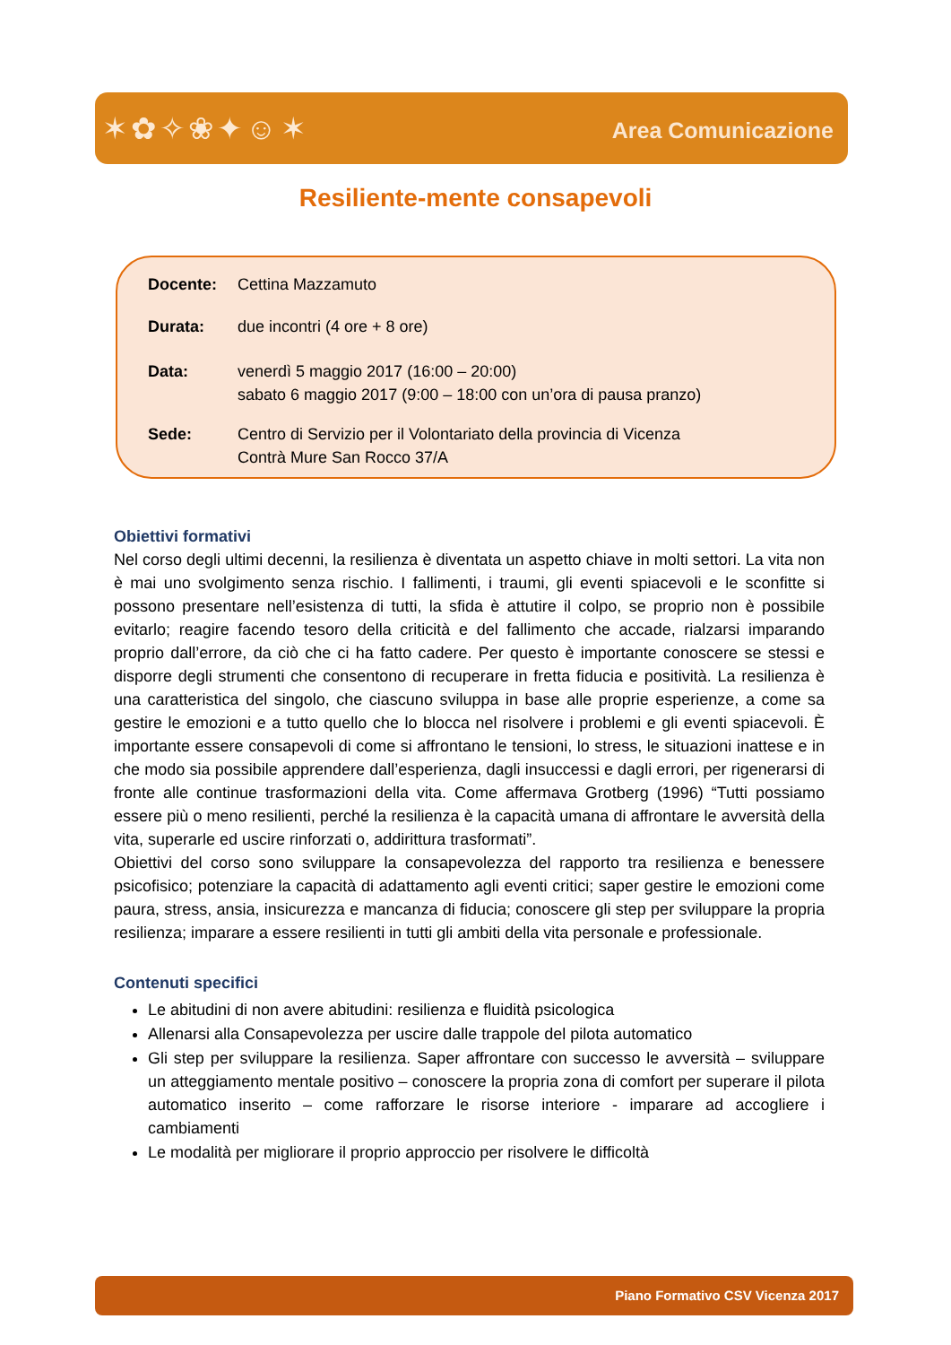✶✿✧❀✦☺✶ Area Comunicazione
Resiliente-mente consapevoli
Docente: Cettina Mazzamuto
Durata: due incontri (4 ore + 8 ore)
Data: venerdì 5 maggio 2017 (16:00 – 20:00)
sabato 6 maggio 2017 (9:00 – 18:00 con un’ora di pausa pranzo)
Sede: Centro di Servizio per il Volontariato della provincia di Vicenza
Contrà Mure San Rocco 37/A
Obiettivi formativi
Nel corso degli ultimi decenni, la resilienza è diventata un aspetto chiave in molti settori. La vita non è mai uno svolgimento senza rischio. I fallimenti, i traumi, gli eventi spiacevoli e le sconfitte si possono presentare nell’esistenza di tutti, la sfida è attutire il colpo, se proprio non è possibile evitarlo; reagire facendo tesoro della criticità e del fallimento che accade, rialzarsi imparando proprio dall’errore, da ciò che ci ha fatto cadere. Per questo è importante conoscere se stessi e disporre degli strumenti che consentono di recuperare in fretta fiducia e positività. La resilienza è una caratteristica del singolo, che ciascuno sviluppa in base alle proprie esperienze, a come sa gestire le emozioni e a tutto quello che lo blocca nel risolvere i problemi e gli eventi spiacevoli. È importante essere consapevoli di come si affrontano le tensioni, lo stress, le situazioni inattese e in che modo sia possibile apprendere dall’esperienza, dagli insuccessi e dagli errori, per rigenerarsi di fronte alle continue trasformazioni della vita. Come affermava Grotberg (1996) “Tutti possiamo essere più o meno resilienti, perché la resilienza è la capacità umana di affrontare le avversità della vita, superarle ed uscire rinforzati o, addirittura trasformati”.
Obiettivi del corso sono sviluppare la consapevolezza del rapporto tra resilienza e benessere psicofisico; potenziare la capacità di adattamento agli eventi critici; saper gestire le emozioni come paura, stress, ansia, insicurezza e mancanza di fiducia; conoscere gli step per sviluppare la propria resilienza; imparare a essere resilienti in tutti gli ambiti della vita personale e professionale.
Contenuti specifici
Le abitudini di non avere abitudini: resilienza e fluidità psicologica
Allenarsi alla Consapevolezza per uscire dalle trappole del pilota automatico
Gli step per sviluppare la resilienza. Saper affrontare con successo le avversità – sviluppare un atteggiamento mentale positivo – conoscere la propria zona di comfort per superare il pilota automatico inserito – come rafforzare le risorse interiore - imparare ad accogliere i cambiamenti
Le modalità per migliorare il proprio approccio per risolvere le difficoltà
Piano Formativo CSV Vicenza 2017